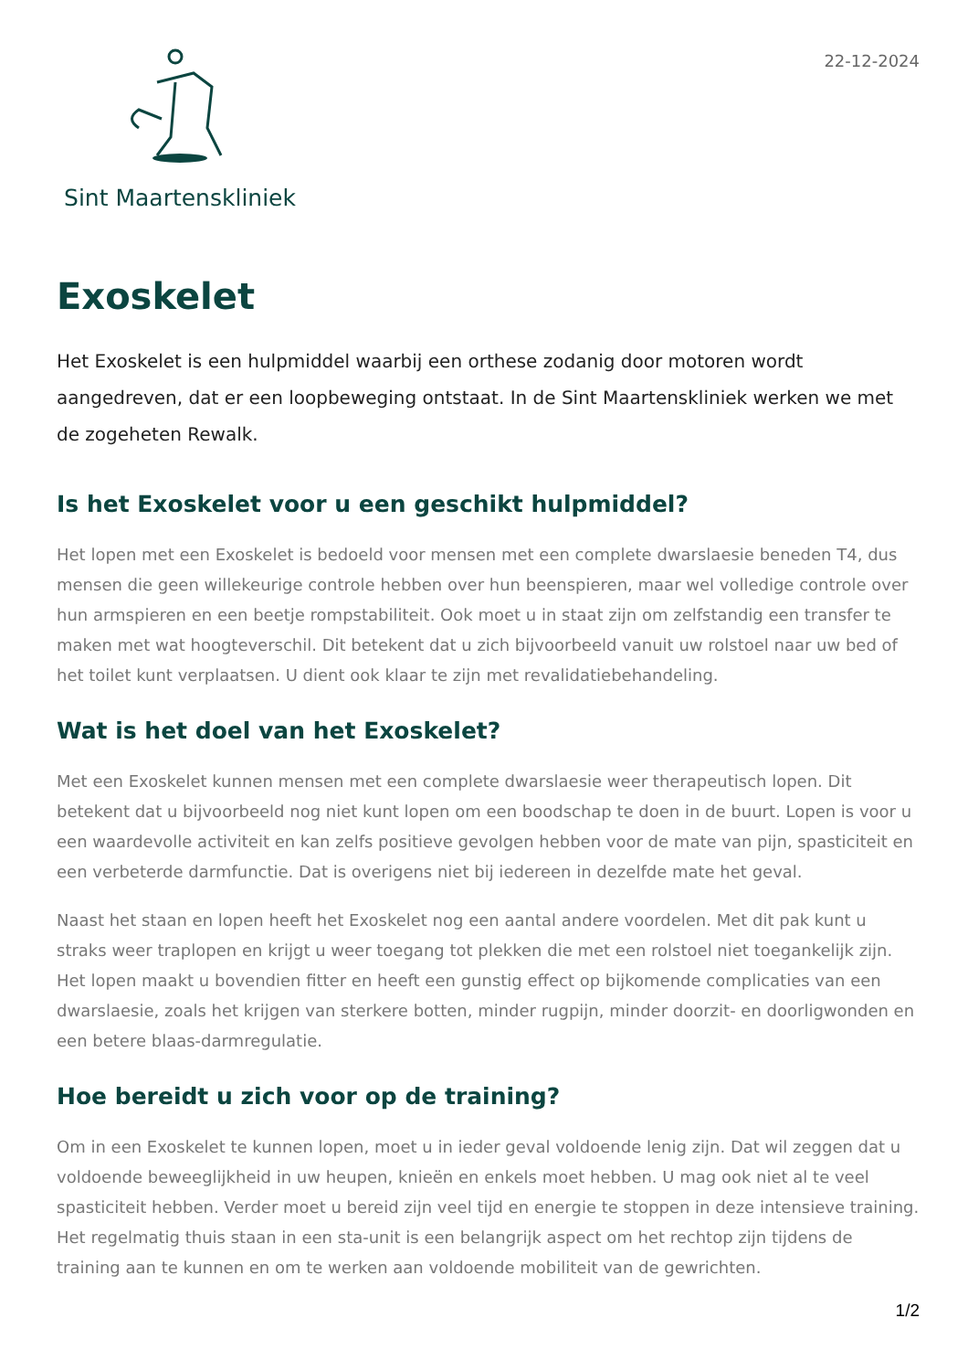Sint Maartenskliniek
22-12-2024
Exoskelet
Het Exoskelet is een hulpmiddel waarbij een orthese zodanig door motoren wordt aangedreven, dat er een loopbeweging ontstaat. In de Sint Maartenskliniek werken we met de zogeheten Rewalk.
Is het Exoskelet voor u een geschikt hulpmiddel?
Het lopen met een Exoskelet is bedoeld voor mensen met een complete dwarslaesie beneden T4, dus mensen die geen willekeurige controle hebben over hun beenspieren, maar wel volledige controle over hun armspieren en een beetje rompstabiliteit. Ook moet u in staat zijn om zelfstandig een transfer te maken met wat hoogteverschil. Dit betekent dat u zich bijvoorbeeld vanuit uw rolstoel naar uw bed of het toilet kunt verplaatsen. U dient ook klaar te zijn met revalidatiebehandeling.
Wat is het doel van het Exoskelet?
Met een Exoskelet kunnen mensen met een complete dwarslaesie weer therapeutisch lopen. Dit betekent dat u bijvoorbeeld nog niet kunt lopen om een boodschap te doen in de buurt. Lopen is voor u een waardevolle activiteit en kan zelfs positieve gevolgen hebben voor de mate van pijn, spasticiteit en een verbeterde darmfunctie. Dat is overigens niet bij iedereen in dezelfde mate het geval.
Naast het staan en lopen heeft het Exoskelet nog een aantal andere voordelen. Met dit pak kunt u straks weer traplopen en krijgt u weer toegang tot plekken die met een rolstoel niet toegankelijk zijn. Het lopen maakt u bovendien fitter en heeft een gunstig effect op bijkomende complicaties van een dwarslaesie, zoals het krijgen van sterkere botten, minder rugpijn, minder doorzit- en doorligwonden en een betere blaas-darmregulatie.
Hoe bereidt u zich voor op de training?
Om in een Exoskelet te kunnen lopen, moet u in ieder geval voldoende lenig zijn. Dat wil zeggen dat u voldoende beweeglijkheid in uw heupen, knieën en enkels moet hebben. U mag ook niet al te veel spasticiteit hebben. Verder moet u bereid zijn veel tijd en energie te stoppen in deze intensieve training. Het regelmatig thuis staan in een sta-unit is een belangrijk aspect om het rechtop zijn tijdens de training aan te kunnen en om te werken aan voldoende mobiliteit van de gewrichten.
1/2